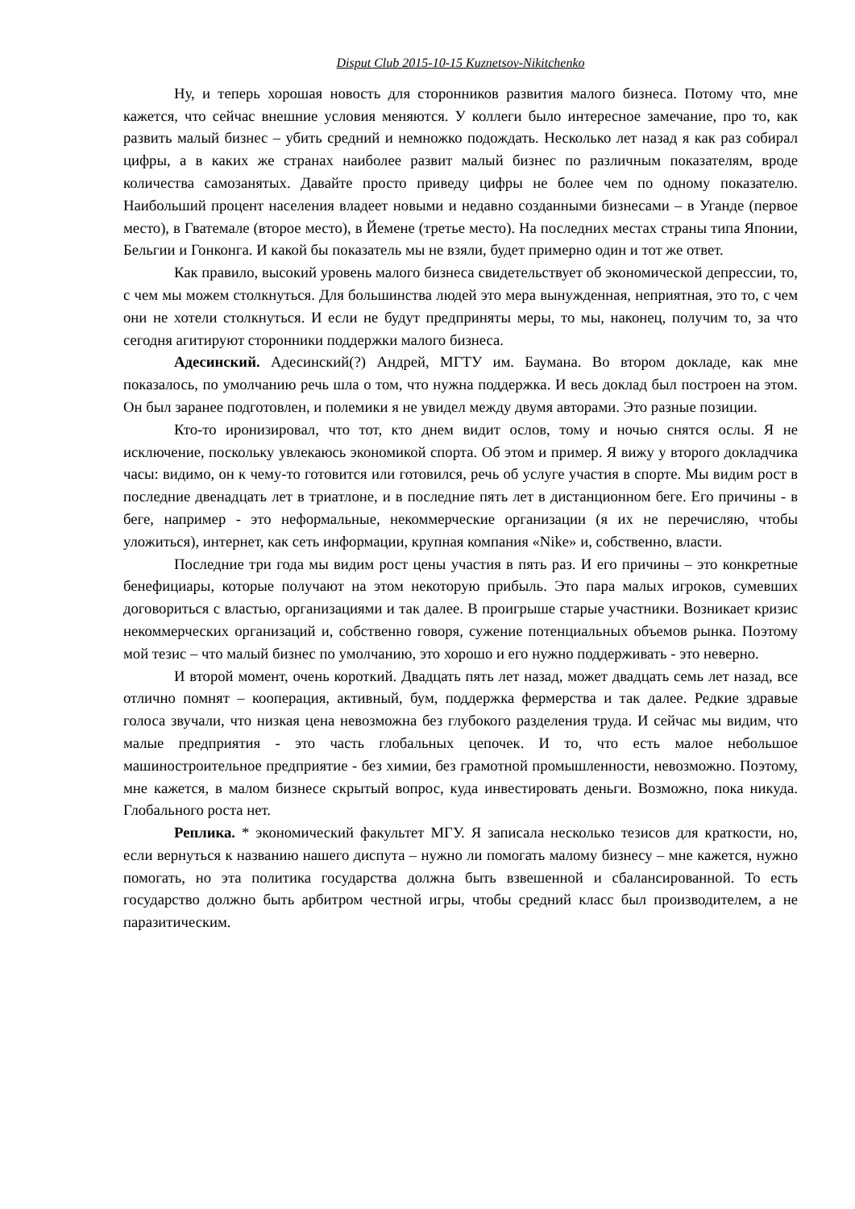Disput Club 2015-10-15 Kuznetsov-Nikitchenko
Ну, и теперь хорошая новость для сторонников развития малого бизнеса. Потому что, мне кажется, что сейчас внешние условия меняются. У коллеги было интересное замечание, про то, как развить малый бизнес – убить средний и немножко подождать. Несколько лет назад я как раз собирал цифры, а в каких же странах наиболее развит малый бизнес по различным показателям, вроде количества самозанятых. Давайте просто приведу цифры не более чем по одному показателю. Наибольший процент населения владеет новыми и недавно созданными бизнесами – в Уганде (первое место), в Гватемале (второе место), в Йемене (третье место). На последних местах страны типа Японии, Бельгии и Гонконга. И какой бы показатель мы не взяли, будет примерно один и тот же ответ.
Как правило, высокий уровень малого бизнеса свидетельствует об экономической депрессии, то, с чем мы можем столкнуться. Для большинства людей это мера вынужденная, неприятная, это то, с чем они не хотели столкнуться. И если не будут предприняты меры, то мы, наконец, получим то, за что сегодня агитируют сторонники поддержки малого бизнеса.
Адесинский. Адесинский(?) Андрей, МГТУ им. Баумана. Во втором докладе, как мне показалось, по умолчанию речь шла о том, что нужна поддержка. И весь доклад был построен на этом. Он был заранее подготовлен, и полемики я не увидел между двумя авторами. Это разные позиции.
Кто-то иронизировал, что тот, кто днем видит ослов, тому и ночью снятся ослы. Я не исключение, поскольку увлекаюсь экономикой спорта. Об этом и пример. Я вижу у второго докладчика часы: видимо, он к чему-то готовится или готовился, речь об услуге участия в спорте. Мы видим рост в последние двенадцать лет в триатлоне, и в последние пять лет в дистанционном беге. Его причины - в беге, например - это неформальные, некоммерческие организации (я их не перечисляю, чтобы уложиться), интернет, как сеть информации, крупная компания «Nike» и, собственно, власти.
Последние три года мы видим рост цены участия в пять раз. И его причины – это конкретные бенефициары, которые получают на этом некоторую прибыль. Это пара малых игроков, сумевших договориться с властью, организациями и так далее. В проигрыше старые участники. Возникает кризис некоммерческих организаций и, собственно говоря, сужение потенциальных объемов рынка. Поэтому мой тезис – что малый бизнес по умолчанию, это хорошо и его нужно поддерживать - это неверно.
И второй момент, очень короткий. Двадцать пять лет назад, может двадцать семь лет назад, все отлично помнят – кооперация, активный, бум, поддержка фермерства и так далее. Редкие здравые голоса звучали, что низкая цена невозможна без глубокого разделения труда. И сейчас мы видим, что малые предприятия - это часть глобальных цепочек. И то, что есть малое небольшое машиностроительное предприятие - без химии, без грамотной промышленности, невозможно. Поэтому, мне кажется, в малом бизнесе скрытый вопрос, куда инвестировать деньги. Возможно, пока никуда. Глобального роста нет.
Реплика. * экономический факультет МГУ. Я записала несколько тезисов для краткости, но, если вернуться к названию нашего диспута – нужно ли помогать малому бизнесу – мне кажется, нужно помогать, но эта политика государства должна быть взвешенной и сбалансированной. То есть государство должно быть арбитром честной игры, чтобы средний класс был производителем, а не паразитическим.